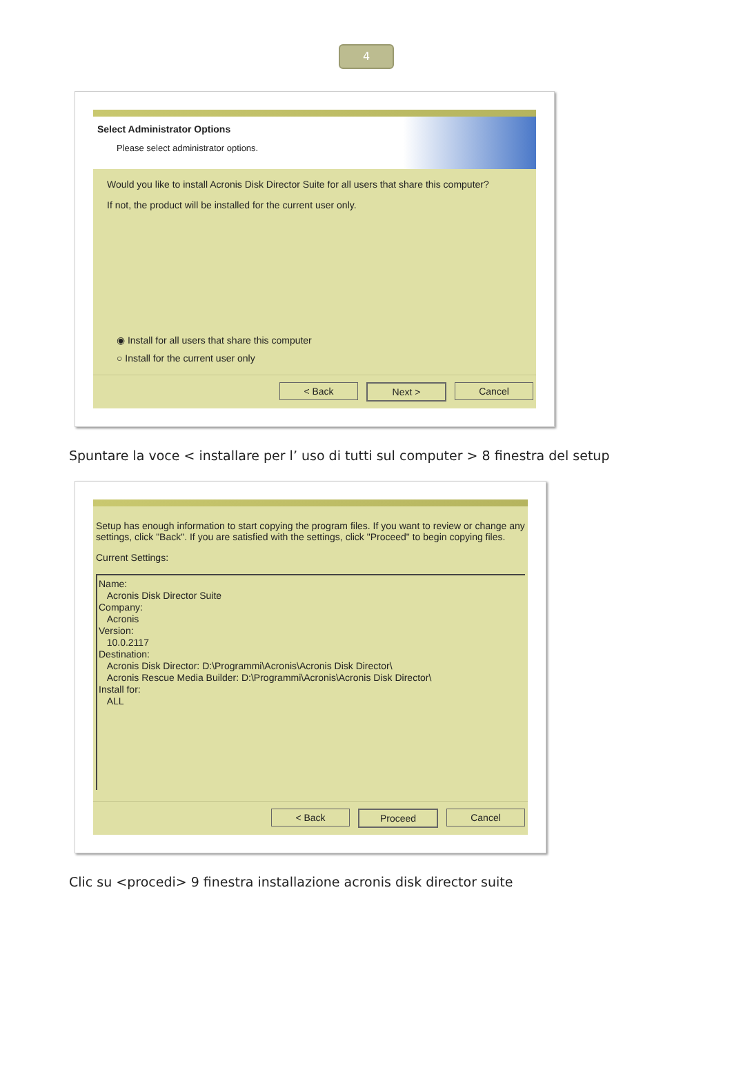4
Select Administrator Options
Please select administrator options.
Would you like to install Acronis Disk Director Suite for all users that share this computer?
If not, the product will be installed for the current user only.
◉ Install for all users that share this computer
○ Install for the current user only
< Back Next > Cancel
Spuntare la voce < installare per l’ uso di tutti sul computer > 8 finestra del setup
Setup has enough information to start copying the program files. If you want to review or change any settings, click "Back". If you are satisfied with the settings, click "Proceed" to begin copying files.
Current Settings:
Name:
Acronis Disk Director Suite
Company:
Acronis
Version:
10.0.2117
Destination:
Acronis Disk Director: D:\Programmi\Acronis\Acronis Disk Director\
Acronis Rescue Media Builder: D:\Programmi\Acronis\Acronis Disk Director\
Install for:
ALL
< Back Proceed Cancel
Clic su <procedi> 9 finestra installazione acronis disk director suite